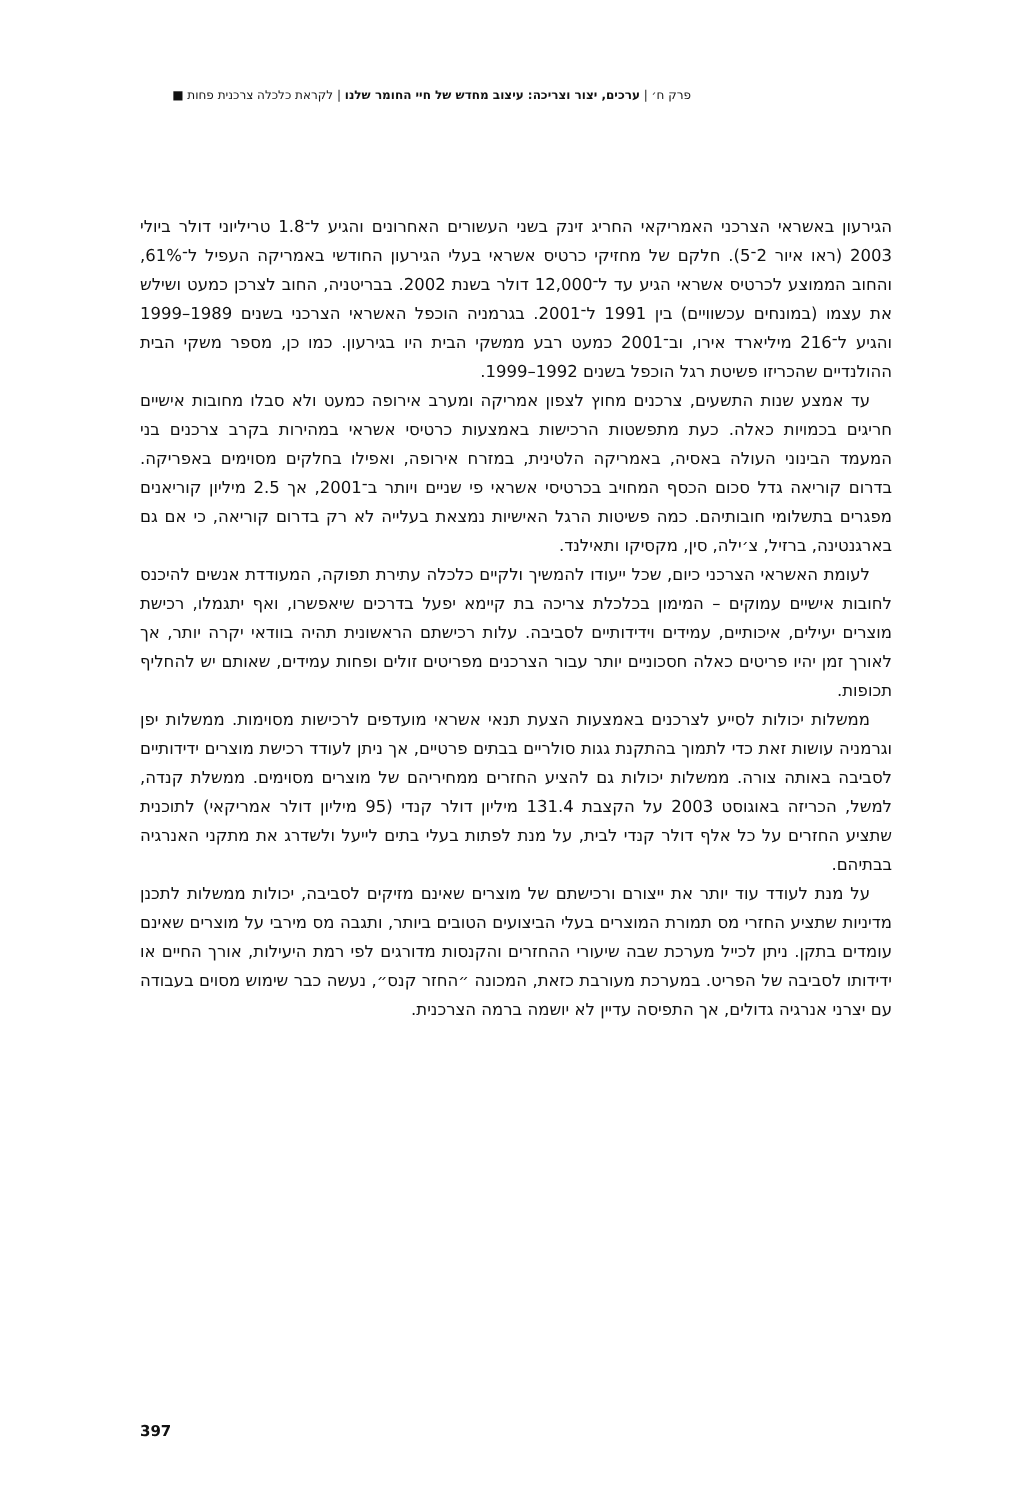פרק ח׳ | ערכים, יצור וצריכה: עיצוב מחדש של חיי החומר שלנו | לקראת כלכלה צרכנית פחות ■
הגירעון באשראי הצרכני האמריקאי החריג זינק בשני העשורים האחרונים והגיע ל־1.8 טריליוני דולר ביולי 2003 (ראו איור 2־5). חלקם של מחזיקי כרטיס אשראי בעלי הגירעון החודשי באמריקה העפיל ל־61%, והחוב הממוצע לכרטיס אשראי הגיע עד ל־12,000 דולר בשנת 2002. בבריטניה, החוב לצרכן כמעט ושילש את עצמו (במונחים עכשוויים) בין 1991 ל־2001. בגרמניה הוכפל האשראי הצרכני בשנים 1989–1999 והגיע ל־216 מיליארד אירו, וב־2001 כמעט רבע ממשקי הבית היו בגירעון. כמו כן, מספר משקי הבית ההולנדיים שהכריזו פשיטת רגל הוכפל בשנים 1992–1999.
עד אמצע שנות התשעים, צרכנים מחוץ לצפון אמריקה ומערב אירופה כמעט ולא סבלו מחובות אישיים חריגים בכמויות כאלה. כעת מתפשטות הרכישות באמצעות כרטיסי אשראי במהירות בקרב צרכנים בני המעמד הבינוני העולה באסיה, באמריקה הלטינית, במזרח אירופה, ואפילו בחלקים מסוימים באפריקה. בדרום קוריאה גדל סכום הכסף המחויב בכרטיסי אשראי פי שניים ויותר ב־2001, אך 2.5 מיליון קוריאנים מפגרים בתשלומי חובותיהם. כמה פשיטות הרגל האישיות נמצאת בעלייה לא רק בדרום קוריאה, כי אם גם בארגנטינה, ברזיל, צ׳ילה, סין, מקסיקו ותאילנד.
לעומת האשראי הצרכני כיום, שכל ייעודו להמשיך ולקיים כלכלה עתירת תפוקה, המעודדת אנשים להיכנס לחובות אישיים עמוקים – המימון בכלכלת צריכה בת קיימא יפעל בדרכים שיאפשרו, ואף יתגמלו, רכישת מוצרים יעילים, איכותיים, עמידים וידידותיים לסביבה. עלות רכישתם הראשונית תהיה בוודאי יקרה יותר, אך לאורך זמן יהיו פריטים כאלה חסכוניים יותר עבור הצרכנים מפריטים זולים ופחות עמידים, שאותם יש להחליף תכופות.
ממשלות יכולות לסייע לצרכנים באמצעות הצעת תנאי אשראי מועדפים לרכישות מסוימות. ממשלות יפן וגרמניה עושות זאת כדי לתמוך בהתקנת גגות סולריים בבתים פרטיים, אך ניתן לעודד רכישת מוצרים ידידותיים לסביבה באותה צורה. ממשלות יכולות גם להציע החזרים ממחיריהם של מוצרים מסוימים. ממשלת קנדה, למשל, הכריזה באוגוסט 2003 על הקצבת 131.4 מיליון דולר קנדי (95 מיליון דולר אמריקאי) לתוכנית שתציע החזרים על כל אלף דולר קנדי לבית, על מנת לפתות בעלי בתים לייעל ולשדרג את מתקני האנרגיה בבתיהם.
על מנת לעודד עוד יותר את ייצורם ורכישתם של מוצרים שאינם מזיקים לסביבה, יכולות ממשלות לתכנן מדיניות שתציע החזרי מס תמורת המוצרים בעלי הביצועים הטובים ביותר, ותגבה מס מירבי על מוצרים שאינם עומדים בתקן. ניתן לכייל מערכת שבה שיעורי ההחזרים והקנסות מדורגים לפי רמת היעילות, אורך החיים או ידידותו לסביבה של הפריט. במערכת מעורבת כזאת, המכונה ״החזר קנס״, נעשה כבר שימוש מסוים בעבודה עם יצרני אנרגיה גדולים, אך התפיסה עדיין לא יושמה ברמה הצרכנית.
397